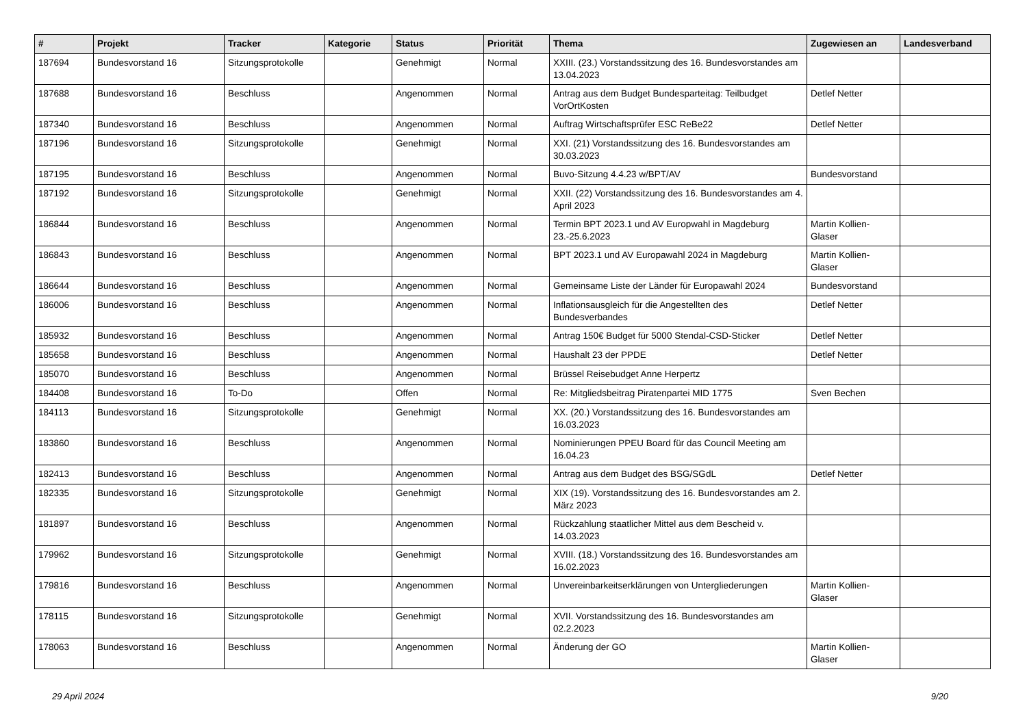| # | Projekt | Tracker | Kategorie | Status | Priorität | Thema | Zugewiesen an | Landesverband |
| --- | --- | --- | --- | --- | --- | --- | --- | --- |
| 187694 | Bundesvorstand 16 | Sitzungsprotokolle | | Genehmigt | Normal | XXIII. (23.) Vorstandssitzung des 16. Bundesvorstandes am 13.04.2023 | | |
| 187688 | Bundesvorstand 16 | Beschluss | | Angenommen | Normal | Antrag aus dem Budget Bundesparteitag: Teilbudget VorOrtKosten | Detlef Netter | |
| 187340 | Bundesvorstand 16 | Beschluss | | Angenommen | Normal | Auftrag Wirtschaftsprüfer ESC ReBe22 | Detlef Netter | |
| 187196 | Bundesvorstand 16 | Sitzungsprotokolle | | Genehmigt | Normal | XXI. (21) Vorstandssitzung des 16. Bundesvorstandes am 30.03.2023 | | |
| 187195 | Bundesvorstand 16 | Beschluss | | Angenommen | Normal | Buvo-Sitzung 4.4.23 w/BPT/AV | Bundesvorstand | |
| 187192 | Bundesvorstand 16 | Sitzungsprotokolle | | Genehmigt | Normal | XXII. (22) Vorstandssitzung des 16. Bundesvorstandes am 4. April 2023 | | |
| 186844 | Bundesvorstand 16 | Beschluss | | Angenommen | Normal | Termin BPT 2023.1 und AV Europwahl in Magdeburg 23.-25.6.2023 | Martin Kollien-Glaser | |
| 186843 | Bundesvorstand 16 | Beschluss | | Angenommen | Normal | BPT 2023.1 und AV Europawahl 2024 in Magdeburg | Martin Kollien-Glaser | |
| 186644 | Bundesvorstand 16 | Beschluss | | Angenommen | Normal | Gemeinsame Liste der Länder für Europawahl 2024 | Bundesvorstand | |
| 186006 | Bundesvorstand 16 | Beschluss | | Angenommen | Normal | Inflationsausgleich für die Angestellten des Bundesverbandes | Detlef Netter | |
| 185932 | Bundesvorstand 16 | Beschluss | | Angenommen | Normal | Antrag 150€ Budget für 5000 Stendal-CSD-Sticker | Detlef Netter | |
| 185658 | Bundesvorstand 16 | Beschluss | | Angenommen | Normal | Haushalt 23 der PPDE | Detlef Netter | |
| 185070 | Bundesvorstand 16 | Beschluss | | Angenommen | Normal | Brüssel Reisebudget Anne Herpertz | | |
| 184408 | Bundesvorstand 16 | To-Do | | Offen | Normal | Re: Mitgliedsbeitrag Piratenpartei MID 1775 | Sven Bechen | |
| 184113 | Bundesvorstand 16 | Sitzungsprotokolle | | Genehmigt | Normal | XX. (20.) Vorstandssitzung des 16. Bundesvorstandes am 16.03.2023 | | |
| 183860 | Bundesvorstand 16 | Beschluss | | Angenommen | Normal | Nominierungen PPEU Board für das Council Meeting am 16.04.23 | | |
| 182413 | Bundesvorstand 16 | Beschluss | | Angenommen | Normal | Antrag aus dem Budget des BSG/SGdL | Detlef Netter | |
| 182335 | Bundesvorstand 16 | Sitzungsprotokolle | | Genehmigt | Normal | XIX (19). Vorstandssitzung des 16. Bundesvorstandes am 2. März 2023 | | |
| 181897 | Bundesvorstand 16 | Beschluss | | Angenommen | Normal | Rückzahlung staatlicher Mittel aus dem Bescheid v. 14.03.2023 | | |
| 179962 | Bundesvorstand 16 | Sitzungsprotokolle | | Genehmigt | Normal | XVIII. (18.) Vorstandssitzung des 16. Bundesvorstandes am 16.02.2023 | | |
| 179816 | Bundesvorstand 16 | Beschluss | | Angenommen | Normal | Unvereinbarkeitserklärungen von Untergliederungen | Martin Kollien-Glaser | |
| 178115 | Bundesvorstand 16 | Sitzungsprotokolle | | Genehmigt | Normal | XVII. Vorstandssitzung des 16. Bundesvorstandes am 02.2.2023 | | |
| 178063 | Bundesvorstand 16 | Beschluss | | Angenommen | Normal | Änderung der GO | Martin Kollien-Glaser | |
29 April 2024 9/20